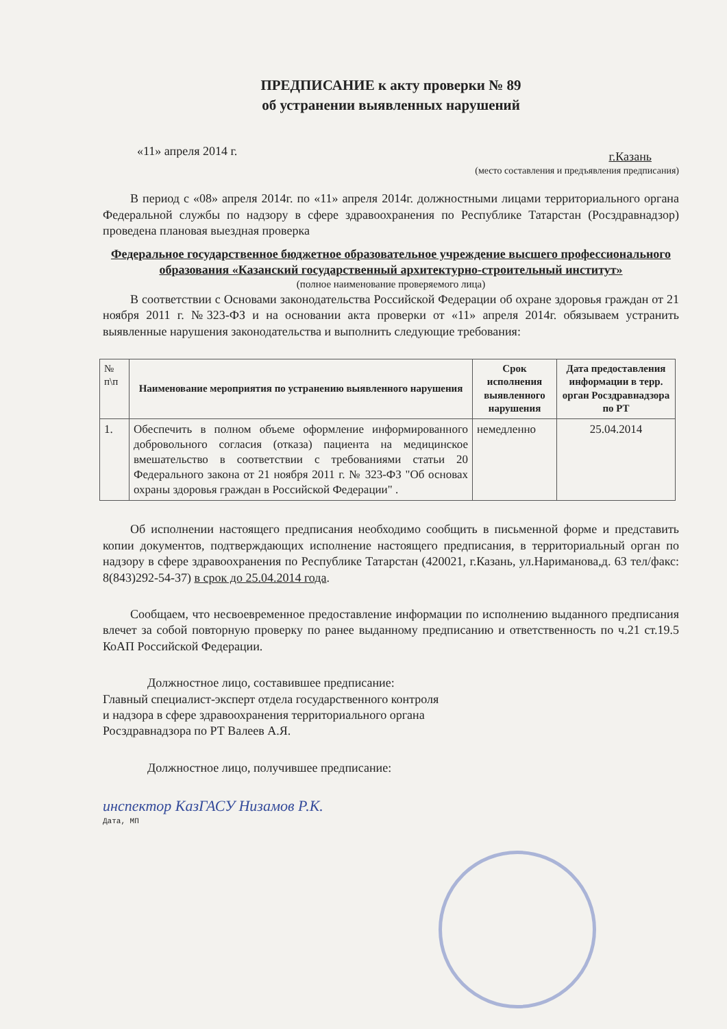ПРЕДПИСАНИЕ к акту проверки № 89
об устранении выявленных нарушений
«11» апреля 2014 г. г.Казань
(место составления и предъявления предписания)
В период с «08» апреля 2014г. по «11» апреля 2014г. должностными лицами территориального органа Федеральной службы по надзору в сфере здравоохранения по Республике Татарстан (Росздравнадзор) проведена плановая выездная проверка
Федеральное государственное бюджетное образовательное учреждение высшего профессионального образования «Казанский государственный архитектурно-строительный институт»
(полное наименование проверяемого лица)
В соответствии с Основами законодательства Российской Федерации об охране здоровья граждан от 21 ноября 2011 г. №323-ФЗ и на основании акта проверки от «11» апреля 2014г. обязываем устранить выявленные нарушения законодательства и выполнить следующие требования:
| № п\п | Наименование мероприятия по устранению выявленного нарушения | Срок исполнения выявленного нарушения | Дата предоставления информации в терр. орган Росздравнадзора по РТ |
| --- | --- | --- | --- |
| 1. | Обеспечить в полном объеме оформление информированного добровольного согласия (отказа) пациента на медицинское вмешательство в соответствии с требованиями статьи 20 Федерального закона от 21 ноября 2011 г. № 323-ФЗ "Об основах охраны здоровья граждан в Российской Федерации" . | немедленно | 25.04.2014 |
Об исполнении настоящего предписания необходимо сообщить в письменной форме и представить копии документов, подтверждающих исполнение настоящего предписания, в территориальный орган по надзору в сфере здравоохранения по Республике Татарстан (420021, г.Казань, ул.Нариманова,д. 63 тел/факс: 8(843)292-54-37) в срок до 25.04.2014 года.
Сообщаем, что несвоевременное предоставление информации по исполнению выданного предписания влечет за собой повторную проверку по ранее выданному предписанию и ответственность по ч.21 ст.19.5 КоАП Российской Федерации.
Должностное лицо, составившее предписание:
Главный специалист-эксперт отдела государственного контроля
и надзора в сфере здравоохранения территориального органа
Росздравнадзора по РТ Валеев А.Я.
Должностное лицо, получившее предписание:
инспектор КазГАСУ Низамов Р.К.
Дата, МП